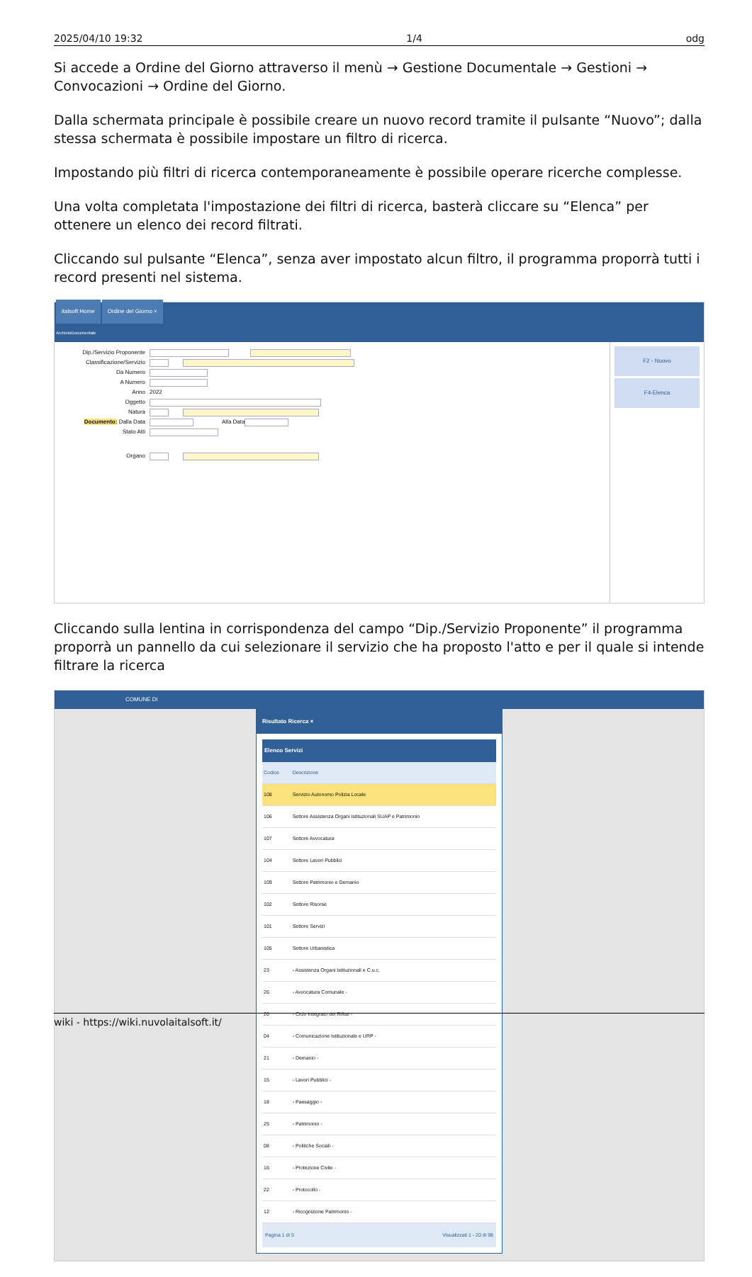2025/04/10 19:32 1/4 odg
Si accede a Ordine del Giorno attraverso il menù → Gestione Documentale → Gestioni → Convocazioni → Ordine del Giorno.
Dalla schermata principale è possibile creare un nuovo record tramite il pulsante “Nuovo”; dalla stessa schermata è possibile impostare un filtro di ricerca.
Impostando più filtri di ricerca contemporaneamente è possibile operare ricerche complesse.
Una volta completata l'impostazione dei filtri di ricerca, basterà cliccare su “Elenca” per ottenere un elenco dei record filtrati.
Cliccando sul pulsante “Elenca”, senza aver impostato alcun filtro, il programma proporrà tutti i record presenti nel sistema.
italsoft Home Ordine del Giorno ×
ArchivioDocumentale
Dip./Servizio Proponente
Classificazione/Servizio
Da Numero
A Numero
Anno 2022
Oggetto
Natura
Documento: Dalla Data Alla Data
Stato Atti
Organo
F2 - Nuovo
F4-Elenca
Cliccando sulla lentina in corrispondenza del campo “Dip./Servizio Proponente” il programma proporrà un pannello da cui selezionare il servizio che ha proposto l'atto e per il quale si intende filtrare la ricerca
COMUNE DI
Risultato Ricerca ×
Elenco Servizi
| Codice | Descrizione |
| --- | --- |
| 108 | Servizio Autonomo Polizia Locale |
| 106 | Settore Assistenza Organi Istituzionali SUAP e Patrimonio |
| 107 | Settore Avvocatura |
| 104 | Settore Lavori Pubblici |
| 109 | Settore Patrimonio e Demanio |
| 102 | Settore Risorse |
| 101 | Settore Servizi |
| 105 | Settore Urbanistica |
| 23 | - Assistenza Organi Istituzionali e C.u.c. |
| 26 | - Avvocatura Comunale - |
| 20 | - Ciclo Integrato dei Rifiuti - |
| 04 | - Comunicazione Istituzionale e URP - |
| 21 | - Demanio - |
| 15 | - Lavori Pubblici - |
| 18 | - Paesaggio - |
| 25 | - Patrimonio - |
| 08 | - Politiche Sociali - |
| 16 | - Protezione Civile - |
| 22 | - Protocollo - |
| 12 | - Ricognizione Patrimonio - |
Pagina 1 di 5 Visualizzati 1 - 20 di 98
wiki - https://wiki.nuvolaitalsoft.it/